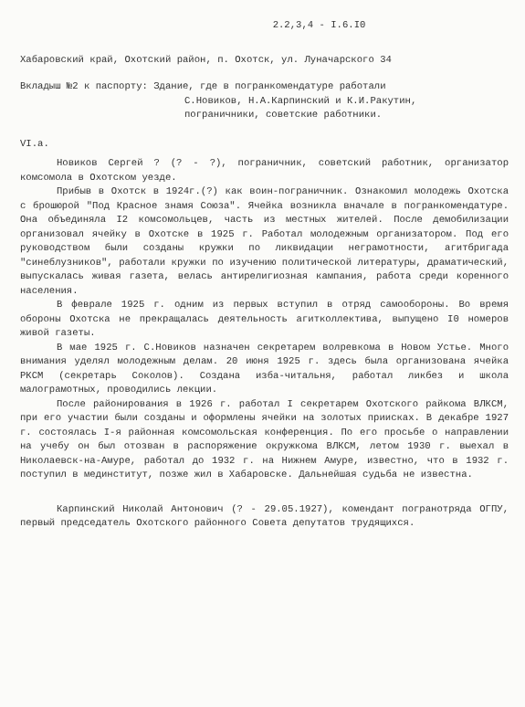2.2,3,4 - I.6.I0
Хабаровский край, Охотский район, п. Охотск, ул. Луначарского 34
Вкладыш №2 к паспорту: Здание, где в погранкомендатуре работали
С.Новиков, Н.А.Карпинский и К.И.Ракутин,
пограничники, советские работники.
VI.a.
Новиков Сергей ? (? - ?), пограничник, советский работник, организатор комсомола в Охотском уезде.
Прибыв в Охотск в 1924г.(?) как воин-пограничник. Ознакомил молодежь Охотска с брошюрой "Под Красное знамя Союза". Ячейка возникла вначале в погранкомендатуре. Она объединяла I2 комсомольцев, часть из местных жителей. После демобилизации организовал ячейку в Охотске в 1925 г. Работал молодежным организатором. Под его руководством были созданы кружки по ликвидации неграмотности, агитбригада "синеблузников", работали кружки по изучению политической литературы, драматический, выпускалась живая газета, велась антирелигиозная кампания, работа среди коренного населения.
В феврале 1925 г. одним из первых вступил в отряд самообороны. Во время обороны Охотска не прекращалась деятельность агитколлектива, выпущено I0 номеров живой газеты.
В мае 1925 г. С.Новиков назначен секретарем волревкома в Новом Устье. Много внимания уделял молодежным делам. 20 июня 1925 г. здесь была организована ячейка РКСМ (секретарь Соколов). Создана изба-читальня, работал ликбез и школа малограмотных, проводились лекции.
После районирования в 1926 г. работал I секретарем Охотского райкома ВЛКСМ, при его участии были созданы и оформлены ячейки на золотых приисках. В декабре 1927 г. состоялась I-я районная комсомольская конференция. По его просьбе о направлении на учебу он был отозван в распоряжение окружкома ВЛКСМ, летом 1930 г. выехал в Николаевск-на-Амуре, работал до 1932 г. на Нижнем Амуре, известно, что в 1932 г. поступил в мединститут, позже жил в Хабаровске. Дальнейшая судьба не известна.
Карпинский Николай Антонович (? - 29.05.1927), комендант погранотряда ОГПУ, первый председатель Охотского районного Совета депутатов трудящихся.